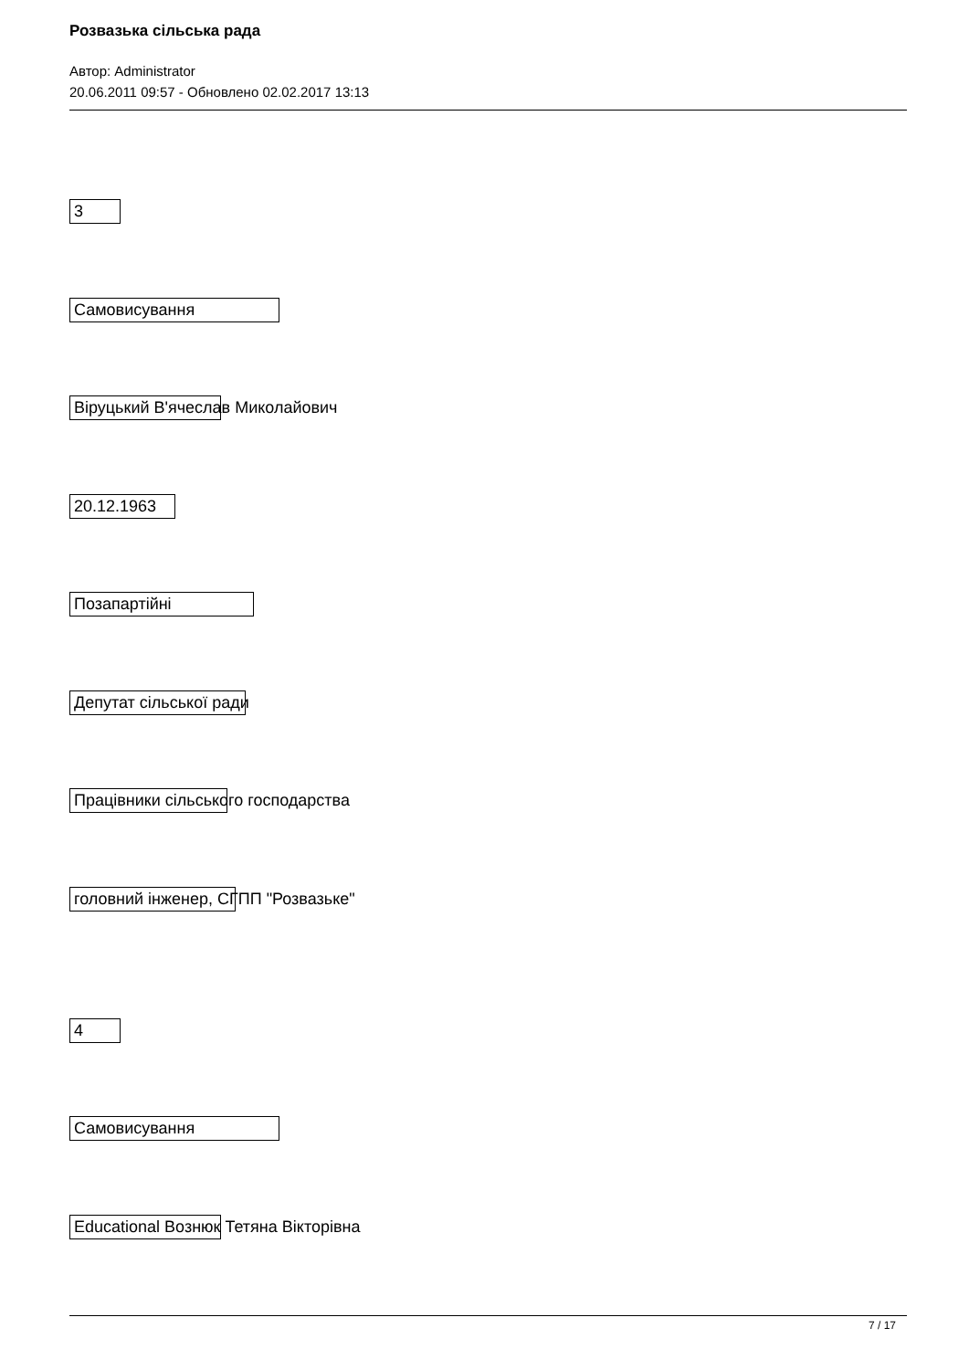Розвазька сільська рада
Автор: Administrator
20.06.2011 09:57 - Обновлено 02.02.2017 13:13
3
Самовисування
Віруцький В'ячеслав Миколайович
20.12.1963
Позапартійні
Депутат сільської ради
Працівники сільського господарства
головний інженер, СГПП "Розвазьке"
4
Самовисування
Educational Вознюк Тетяна Вікторівна
7 / 17